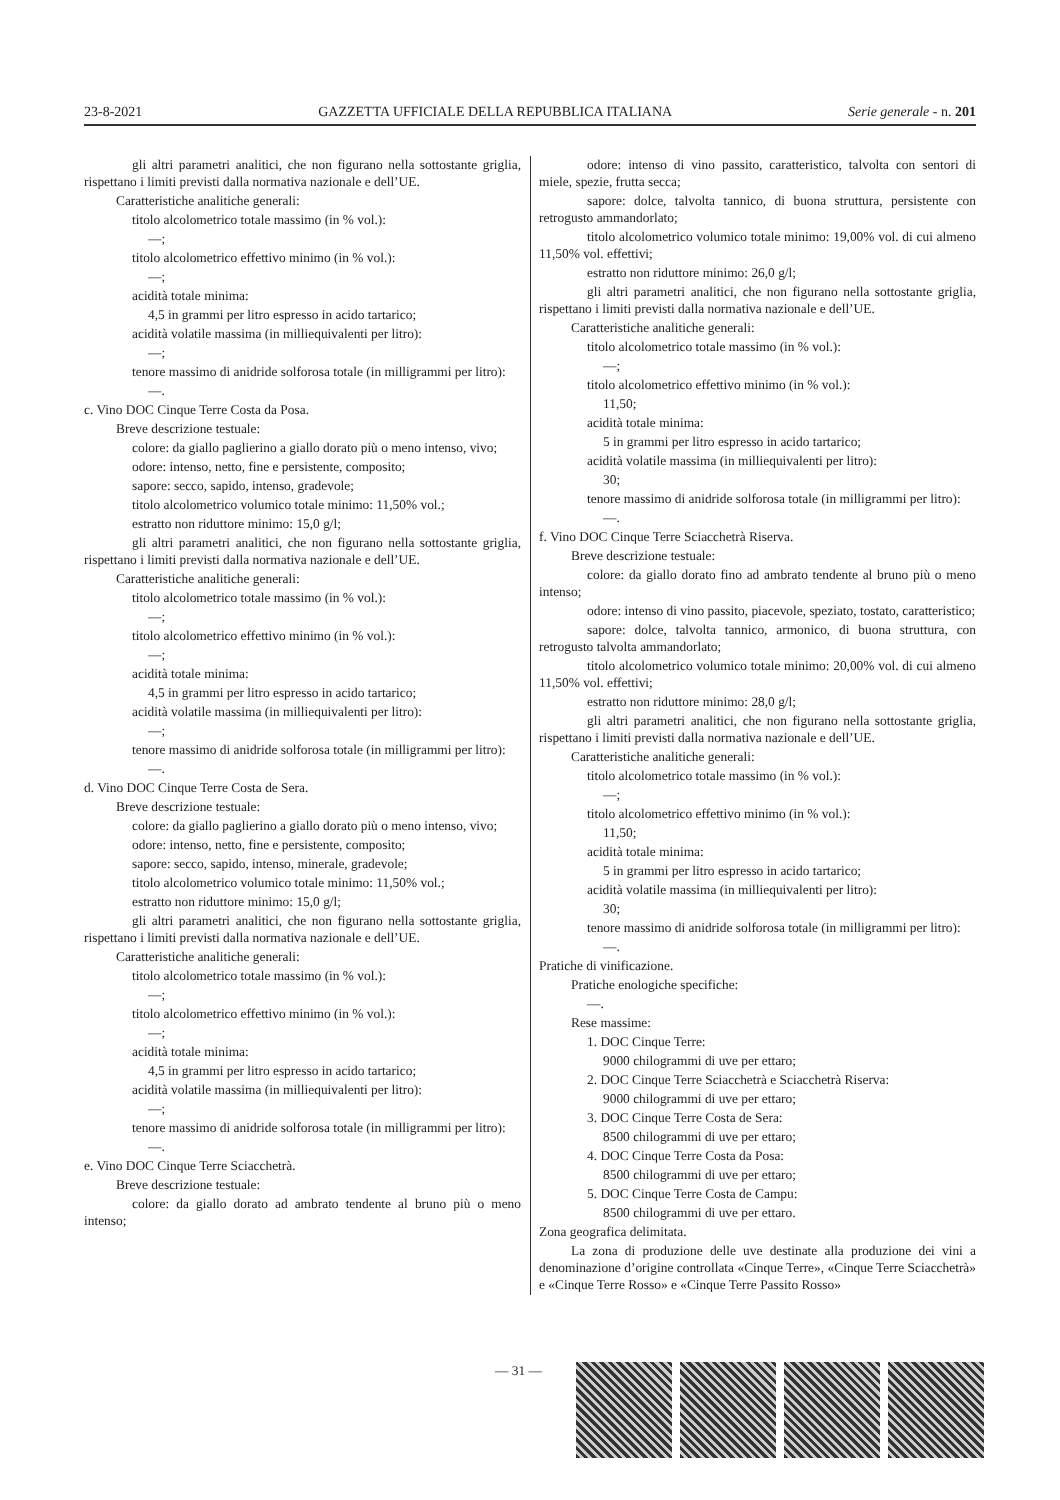23-8-2021 GAZZETTA UFFICIALE DELLA REPUBBLICA ITALIANA Serie generale - n. 201
gli altri parametri analitici, che non figurano nella sottostante griglia, rispettano i limiti previsti dalla normativa nazionale e dell’UE.
Caratteristiche analitiche generali:
titolo alcolometrico totale massimo (in % vol.):
—;
titolo alcolometrico effettivo minimo (in % vol.):
—;
acidità totale minima:
4,5 in grammi per litro espresso in acido tartarico;
acidità volatile massima (in milliequivalenti per litro):
—;
tenore massimo di anidride solforosa totale (in milligrammi per litro):
—.
c. Vino DOC Cinque Terre Costa da Posa.
Breve descrizione testuale:
colore: da giallo paglierino a giallo dorato più o meno intenso, vivo;
odore: intenso, netto, fine e persistente, composito;
sapore: secco, sapido, intenso, gradevole;
titolo alcolometrico volumico totale minimo: 11,50% vol.;
estratto non riduttore minimo: 15,0 g/l;
gli altri parametri analitici, che non figurano nella sottostante griglia, rispettano i limiti previsti dalla normativa nazionale e dell’UE.
Caratteristiche analitiche generali:
titolo alcolometrico totale massimo (in % vol.):
—;
titolo alcolometrico effettivo minimo (in % vol.):
—;
acidità totale minima:
4,5 in grammi per litro espresso in acido tartarico;
acidità volatile massima (in milliequivalenti per litro):
—;
tenore massimo di anidride solforosa totale (in milligrammi per litro):
—.
d. Vino DOC Cinque Terre Costa de Sera.
Breve descrizione testuale:
colore: da giallo paglierino a giallo dorato più o meno intenso, vivo;
odore: intenso, netto, fine e persistente, composito;
sapore: secco, sapido, intenso, minerale, gradevole;
titolo alcolometrico volumico totale minimo: 11,50% vol.;
estratto non riduttore minimo: 15,0 g/l;
gli altri parametri analitici, che non figurano nella sottostante griglia, rispettano i limiti previsti dalla normativa nazionale e dell’UE.
Caratteristiche analitiche generali:
titolo alcolometrico totale massimo (in % vol.):
—;
titolo alcolometrico effettivo minimo (in % vol.):
—;
acidità totale minima:
4,5 in grammi per litro espresso in acido tartarico;
acidità volatile massima (in milliequivalenti per litro):
—;
tenore massimo di anidride solforosa totale (in milligrammi per litro):
—.
e. Vino DOC Cinque Terre Sciacchetrà.
Breve descrizione testuale:
colore: da giallo dorato ad ambrato tendente al bruno più o meno intenso;
odore: intenso di vino passito, caratteristico, talvolta con sentori di miele, spezie, frutta secca;
sapore: dolce, talvolta tannico, di buona struttura, persistente con retrogusto ammandorlato;
titolo alcolometrico volumico totale minimo: 19,00% vol. di cui almeno 11,50% vol. effettivi;
estratto non riduttore minimo: 26,0 g/l;
gli altri parametri analitici, che non figurano nella sottostante griglia, rispettano i limiti previsti dalla normativa nazionale e dell’UE.
Caratteristiche analitiche generali:
titolo alcolometrico totale massimo (in % vol.):
—;
titolo alcolometrico effettivo minimo (in % vol.):
11,50;
acidità totale minima:
5 in grammi per litro espresso in acido tartarico;
acidità volatile massima (in milliequivalenti per litro):
30;
tenore massimo di anidride solforosa totale (in milligrammi per litro):
—.
f. Vino DOC Cinque Terre Sciacchetrà Riserva.
Breve descrizione testuale:
colore: da giallo dorato fino ad ambrato tendente al bruno più o meno intenso;
odore: intenso di vino passito, piacevole, speziato, tostato, caratteristico;
sapore: dolce, talvolta tannico, armonico, di buona struttura, con retrogusto talvolta ammandorlato;
titolo alcolometrico volumico totale minimo: 20,00% vol. di cui almeno 11,50% vol. effettivi;
estratto non riduttore minimo: 28,0 g/l;
gli altri parametri analitici, che non figurano nella sottostante griglia, rispettano i limiti previsti dalla normativa nazionale e dell’UE.
Caratteristiche analitiche generali:
titolo alcolometrico totale massimo (in % vol.):
—;
titolo alcolometrico effettivo minimo (in % vol.):
11,50;
acidità totale minima:
5 in grammi per litro espresso in acido tartarico;
acidità volatile massima (in milliequivalenti per litro):
30;
tenore massimo di anidride solforosa totale (in milligrammi per litro):
—.
Pratiche di vinificazione.
Pratiche enologiche specifiche:
—.
Rese massime:
1. DOC Cinque Terre:
9000 chilogrammi di uve per ettaro;
2. DOC Cinque Terre Sciacchetrà e Sciacchetrà Riserva:
9000 chilogrammi di uve per ettaro;
3. DOC Cinque Terre Costa de Sera:
8500 chilogrammi di uve per ettaro;
4. DOC Cinque Terre Costa da Posa:
8500 chilogrammi di uve per ettaro;
5. DOC Cinque Terre Costa de Campu:
8500 chilogrammi di uve per ettaro.
Zona geografica delimitata.
La zona di produzione delle uve destinate alla produzione dei vini a denominazione d’origine controllata «Cinque Terre», «Cinque Terre Sciacchetrà» e «Cinque Terre Rosso» e «Cinque Terre Passito Rosso»
— 31 —